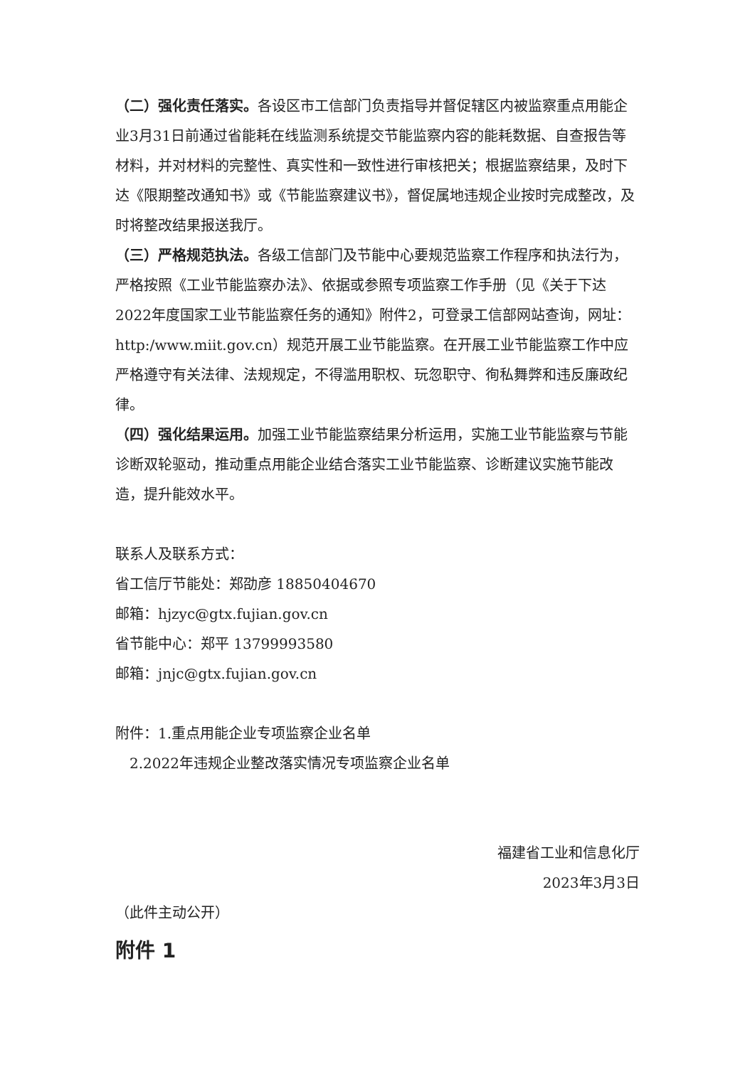（二）强化责任落实。各设区市工信部门负责指导并督促辖区内被监察重点用能企业3月31日前通过省能耗在线监测系统提交节能监察内容的能耗数据、自查报告等材料，并对材料的完整性、真实性和一致性进行审核把关；根据监察结果，及时下达《限期整改通知书》或《节能监察建议书》，督促属地违规企业按时完成整改，及时将整改结果报送我厅。
（三）严格规范执法。各级工信部门及节能中心要规范监察工作程序和执法行为，严格按照《工业节能监察办法》、依据或参照专项监察工作手册（见《关于下达2022年度国家工业节能监察任务的通知》附件2，可登录工信部网站查询，网址：http:/www.miit.gov.cn）规范开展工业节能监察。在开展工业节能监察工作中应严格遵守有关法律、法规规定，不得滥用职权、玩忽职守、徇私舞弊和违反廉政纪律。
（四）强化结果运用。加强工业节能监察结果分析运用，实施工业节能监察与节能诊断双轮驱动，推动重点用能企业结合落实工业节能监察、诊断建议实施节能改造，提升能效水平。
联系人及联系方式：
省工信厅节能处：郑劭彦 18850404670
邮箱：hjzyc@gtx.fujian.gov.cn
省节能中心：郑平 13799993580
邮箱：jnjc@gtx.fujian.gov.cn
附件：1.重点用能企业专项监察企业名单
2.2022年违规企业整改落实情况专项监察企业名单
福建省工业和信息化厅
2023年3月3日
（此件主动公开）
附件 1